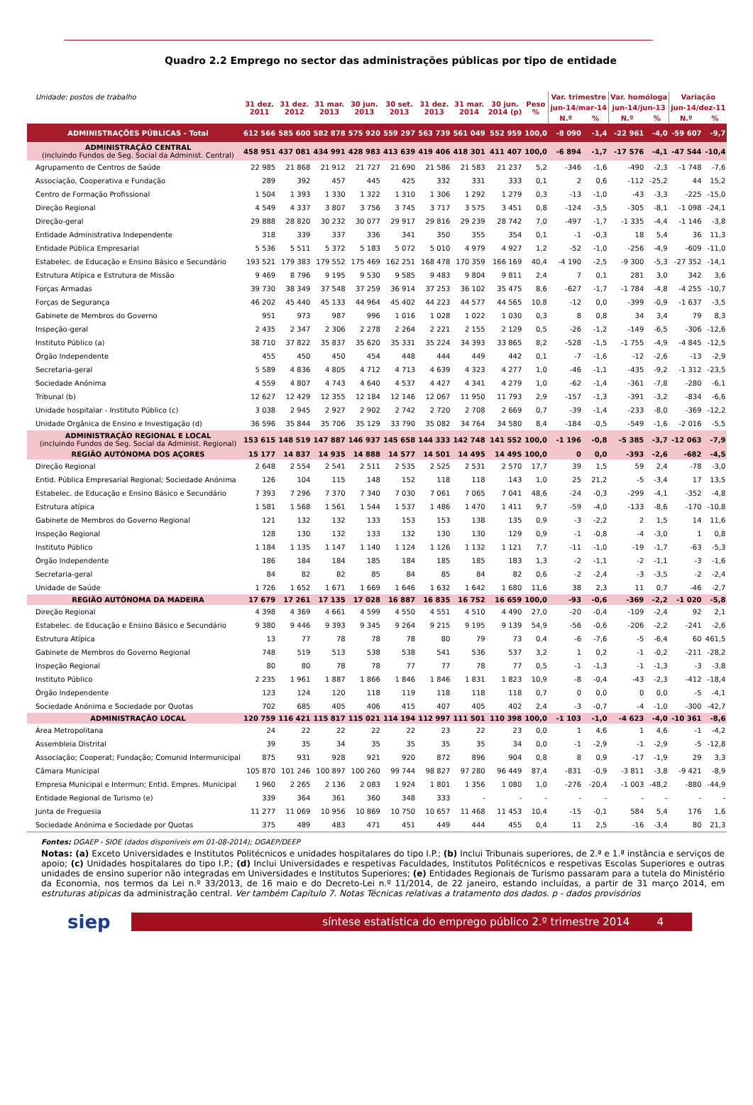Quadro 2.2 Emprego no sector das administrações públicas por tipo de entidade
| Unidade: postos de trabalho | 31 dez. 2011 | 31 dez. 2012 | 31 mar. 2013 | 30 jun. 2013 | 30 set. 2013 | 31 dez. 2013 | 31 mar. 2014 | 30 jun. 2014 (p) | Peso % | Var. trimestre | | Var. homóloga | | Variação | |
| | | | | | | | | | | jun-14/mar-14 | | jun-14/jun-13 | | jun-14/dez-11 | |
| | | | | | | | | | | N.º | % | N.º | % | N.º | % |
| ADMINISTRAÇÕES PÚBLICAS - Total | 612 566 | 585 600 | 582 878 | 575 920 | 559 297 | 563 739 | 561 049 | 552 959 | 100,0 | -8 090 | -1,4 | -22 961 | -4,0 | -59 607 | -9,7 |
| ADMINISTRAÇÃO CENTRAL (incluindo Fundos de Seg. Social da Administ. Central) | 458 951 | 437 081 | 434 991 | 428 983 | 413 639 | 419 406 | 418 301 | 411 407 | 100,0 | -6 894 | -1,7 | -17 576 | -4,1 | -47 544 | -10,4 |
| Agrupamento de Centros de Saúde | 22 985 | 21 868 | 21 912 | 21 727 | 21 690 | 21 586 | 21 583 | 21 237 | 5,2 | -346 | -1,6 | -490 | -2,3 | -1 748 | -7,6 |
| Associação, Cooperativa e Fundação | 289 | 392 | 457 | 445 | 425 | 332 | 331 | 333 | 0,1 | 2 | 0,6 | -112 | -25,2 | 44 | 15,2 |
| Centro de Formação Profissional | 1 504 | 1 393 | 1 330 | 1 322 | 1 310 | 1 306 | 1 292 | 1 279 | 0,3 | -13 | -1,0 | -43 | -3,3 | -225 | -15,0 |
| Direção Regional | 4 549 | 4 337 | 3 807 | 3 756 | 3 745 | 3 717 | 3 575 | 3 451 | 0,8 | -124 | -3,5 | -305 | -8,1 | -1 098 | -24,1 |
| Direção-geral | 29 888 | 28 820 | 30 232 | 30 077 | 29 917 | 29 816 | 29 239 | 28 742 | 7,0 | -497 | -1,7 | -1 335 | -4,4 | -1 146 | -3,8 |
| Entidade Administrativa Independente | 318 | 339 | 337 | 336 | 341 | 350 | 355 | 354 | 0,1 | -1 | -0,3 | 18 | 5,4 | 36 | 11,3 |
| Entidade Pública Empresarial | 5 536 | 5 511 | 5 372 | 5 183 | 5 072 | 5 010 | 4 979 | 4 927 | 1,2 | -52 | -1,0 | -256 | -4,9 | -609 | -11,0 |
| Estabelec. de Educação e Ensino Básico e Secundário | 193 521 | 179 383 | 179 552 | 175 469 | 162 251 | 168 478 | 170 359 | 166 169 | 40,4 | -4 190 | -2,5 | -9 300 | -5,3 | -27 352 | -14,1 |
| Estrutura Atípica e Estrutura de Missão | 9 469 | 8 796 | 9 195 | 9 530 | 9 585 | 9 483 | 9 804 | 9 811 | 2,4 | 7 | 0,1 | 281 | 3,0 | 342 | 3,6 |
| Forças Armadas | 39 730 | 38 349 | 37 548 | 37 259 | 36 914 | 37 253 | 36 102 | 35 475 | 8,6 | -627 | -1,7 | -1 784 | -4,8 | -4 255 | -10,7 |
| Forças de Segurança | 46 202 | 45 440 | 45 133 | 44 964 | 45 402 | 44 223 | 44 577 | 44 565 | 10,8 | -12 | 0,0 | -399 | -0,9 | -1 637 | -3,5 |
| Gabinete de Membros do Governo | 951 | 973 | 987 | 996 | 1 016 | 1 028 | 1 022 | 1 030 | 0,3 | 8 | 0,8 | 34 | 3,4 | 79 | 8,3 |
| Inspeção-geral | 2 435 | 2 347 | 2 306 | 2 278 | 2 264 | 2 221 | 2 155 | 2 129 | 0,5 | -26 | -1,2 | -149 | -6,5 | -306 | -12,6 |
| Instituto Público (a) | 38 710 | 37 822 | 35 837 | 35 620 | 35 331 | 35 224 | 34 393 | 33 865 | 8,2 | -528 | -1,5 | -1 755 | -4,9 | -4 845 | -12,5 |
| Órgão Independente | 455 | 450 | 450 | 454 | 448 | 444 | 449 | 442 | 0,1 | -7 | -1,6 | -12 | -2,6 | -13 | -2,9 |
| Secretaria-geral | 5 589 | 4 836 | 4 805 | 4 712 | 4 713 | 4 639 | 4 323 | 4 277 | 1,0 | -46 | -1,1 | -435 | -9,2 | -1 312 | -23,5 |
| Sociedade Anónima | 4 559 | 4 807 | 4 743 | 4 640 | 4 537 | 4 427 | 4 341 | 4 279 | 1,0 | -62 | -1,4 | -361 | -7,8 | -280 | -6,1 |
| Tribunal (b) | 12 627 | 12 429 | 12 355 | 12 184 | 12 146 | 12 067 | 11 950 | 11 793 | 2,9 | -157 | -1,3 | -391 | -3,2 | -834 | -6,6 |
| Unidade hospitalar - Instituto Público (c) | 3 038 | 2 945 | 2 927 | 2 902 | 2 742 | 2 720 | 2 708 | 2 669 | 0,7 | -39 | -1,4 | -233 | -8,0 | -369 | -12,2 |
| Unidade Orgânica de Ensino e Investigação (d) | 36 596 | 35 844 | 35 706 | 35 129 | 33 790 | 35 082 | 34 764 | 34 580 | 8,4 | -184 | -0,5 | -549 | -1,6 | -2 016 | -5,5 |
| ADMINISTRAÇÃO REGIONAL E LOCAL (incluindo Fundos de Seg. Social da Administ. Regional) | 153 615 | 148 519 | 147 887 | 146 937 | 145 658 | 144 333 | 142 748 | 141 552 | 100,0 | -1 196 | -0,8 | -5 385 | -3,7 | -12 063 | -7,9 |
| REGIÃO AUTÓNOMA DOS AÇORES | 15 177 | 14 837 | 14 935 | 14 888 | 14 577 | 14 501 | 14 495 | 14 495 | 100,0 | 0 | 0,0 | -393 | -2,6 | -682 | -4,5 |
| Direção Regional | 2 648 | 2 554 | 2 541 | 2 511 | 2 535 | 2 525 | 2 531 | 2 570 | 17,7 | 39 | 1,5 | 59 | 2,4 | -78 | -3,0 |
| Entid. Pública Empresarial Regional; Sociedade Anónima | 126 | 104 | 115 | 148 | 152 | 118 | 118 | 143 | 1,0 | 25 | 21,2 | -5 | -3,4 | 17 | 13,5 |
| Estabelec. de Educação e Ensino Básico e Secundário | 7 393 | 7 296 | 7 370 | 7 340 | 7 030 | 7 061 | 7 065 | 7 041 | 48,6 | -24 | -0,3 | -299 | -4,1 | -352 | -4,8 |
| Estrutura atípica | 1 581 | 1 568 | 1 561 | 1 544 | 1 537 | 1 486 | 1 470 | 1 411 | 9,7 | -59 | -4,0 | -133 | -8,6 | -170 | -10,8 |
| Gabinete de Membros do Governo Regional | 121 | 132 | 132 | 133 | 153 | 153 | 138 | 135 | 0,9 | -3 | -2,2 | 2 | 1,5 | 14 | 11,6 |
| Inspeção Regional | 128 | 130 | 132 | 133 | 132 | 130 | 130 | 129 | 0,9 | -1 | -0,8 | -4 | -3,0 | 1 | 0,8 |
| Instituto Público | 1 184 | 1 135 | 1 147 | 1 140 | 1 124 | 1 126 | 1 132 | 1 121 | 7,7 | -11 | -1,0 | -19 | -1,7 | -63 | -5,3 |
| Órgão Independente | 186 | 184 | 184 | 185 | 184 | 185 | 185 | 183 | 1,3 | -2 | -1,1 | -2 | -1,1 | -3 | -1,6 |
| Secretaria-geral | 84 | 82 | 82 | 85 | 84 | 85 | 84 | 82 | 0,6 | -2 | -2,4 | -3 | -3,5 | -2 | -2,4 |
| Unidade de Saúde | 1 726 | 1 652 | 1 671 | 1 669 | 1 646 | 1 632 | 1 642 | 1 680 | 11,6 | 38 | 2,3 | 11 | 0,7 | -46 | -2,7 |
| REGIÃO AUTÓNOMA DA MADEIRA | 17 679 | 17 261 | 17 135 | 17 028 | 16 887 | 16 835 | 16 752 | 16 659 | 100,0 | -93 | -0,6 | -369 | -2,2 | -1 020 | -5,8 |
| Direção Regional | 4 398 | 4 369 | 4 661 | 4 599 | 4 550 | 4 551 | 4 510 | 4 490 | 27,0 | -20 | -0,4 | -109 | -2,4 | 92 | 2,1 |
| Estabelec. de Educação e Ensino Básico e Secundário | 9 380 | 9 446 | 9 393 | 9 345 | 9 264 | 9 215 | 9 195 | 9 139 | 54,9 | -56 | -0,6 | -206 | -2,2 | -241 | -2,6 |
| Estrutura Atípica | 13 | 77 | 78 | 78 | 78 | 80 | 79 | 73 | 0,4 | -6 | -7,6 | -5 | -6,4 | 60 | 461,5 |
| Gabinete de Membros do Governo Regional | 748 | 519 | 513 | 538 | 538 | 541 | 536 | 537 | 3,2 | 1 | 0,2 | -1 | -0,2 | -211 | -28,2 |
| Inspeção Regional | 80 | 80 | 78 | 78 | 77 | 77 | 78 | 77 | 0,5 | -1 | -1,3 | -1 | -1,3 | -3 | -3,8 |
| Instituto Público | 2 235 | 1 961 | 1 887 | 1 866 | 1 846 | 1 846 | 1 831 | 1 823 | 10,9 | -8 | -0,4 | -43 | -2,3 | -412 | -18,4 |
| Órgão Independente | 123 | 124 | 120 | 118 | 119 | 118 | 118 | 118 | 0,7 | 0 | 0,0 | 0 | 0,0 | -5 | -4,1 |
| Sociedade Anónima e Sociedade por Quotas | 702 | 685 | 405 | 406 | 415 | 407 | 405 | 402 | 2,4 | -3 | -0,7 | -4 | -1,0 | -300 | -42,7 |
| ADMINISTRAÇÃO LOCAL | 120 759 | 116 421 | 115 817 | 115 021 | 114 194 | 112 997 | 111 501 | 110 398 | 100,0 | -1 103 | -1,0 | -4 623 | -4,0 | -10 361 | -8,6 |
| Área Metropolitana | 24 | 22 | 22 | 22 | 22 | 23 | 22 | 23 | 0,0 | 1 | 4,6 | 1 | 4,6 | -1 | -4,2 |
| Assembleia Distrital | 39 | 35 | 34 | 35 | 35 | 35 | 35 | 34 | 0,0 | -1 | -2,9 | -1 | -2,9 | -5 | -12,8 |
| Associação; Cooperat; Fundação; Comunid Intermunicipal | 875 | 931 | 928 | 921 | 920 | 872 | 896 | 904 | 0,8 | 8 | 0,9 | -17 | -1,9 | 29 | 3,3 |
| Câmara Municipal | 105 870 | 101 246 | 100 897 | 100 260 | 99 744 | 98 827 | 97 280 | 96 449 | 87,4 | -831 | -0,9 | -3 811 | -3,8 | -9 421 | -8,9 |
| Empresa Municipal e Intermun; Entid. Empres. Municipal | 1 960 | 2 265 | 2 136 | 2 083 | 1 924 | 1 801 | 1 356 | 1 080 | 1,0 | -276 | -20,4 | -1 003 | -48,2 | -880 | -44,9 |
| Entidade Regional de Turismo (e) | 339 | 364 | 361 | 360 | 348 | 333 | - | - | - | - | - | - | - | - | - |
| Junta de Freguesia | 11 277 | 11 069 | 10 956 | 10 869 | 10 750 | 10 657 | 11 468 | 11 453 | 10,4 | -15 | -0,1 | 584 | 5,4 | 176 | 1,6 |
| Sociedade Anónima e Sociedade por Quotas | 375 | 489 | 483 | 471 | 451 | 449 | 444 | 455 | 0,4 | 11 | 2,5 | -16 | -3,4 | 80 | 21,3 |
Fontes: DGAEP - SIOE (dados disponíveis em 01-08-2014); DGAEP/DEEP
Notas: (a) Exceto Universidades e Institutos Politécnicos e unidades hospitalares do tipo I.P.; (b) Inclui Tribunais superiores, de 2.ª e 1.ª instância e serviços de apoio; (c) Unidades hospitalares do tipo I.P.; (d) Inclui Universidades e respetivas Faculdades, Institutos Politécnicos e respetivas Escolas Superiores e outras unidades de ensino superior não integradas em Universidades e Institutos Superiores; (e) Entidades Regionais de Turismo passaram para a tutela do Ministério da Economia, nos termos da Lei n.º 33/2013, de 16 maio e do Decreto-Lei n.º 11/2014, de 22 janeiro, estando incluídas, a partir de 31 março 2014, em estruturas atípicas da administração central. Ver também Capítulo 7. Notas Técnicas relativas a tratamento dos dados. p - dados provisórios
siep
síntese estatística do emprego público 2.º trimestre 2014 4